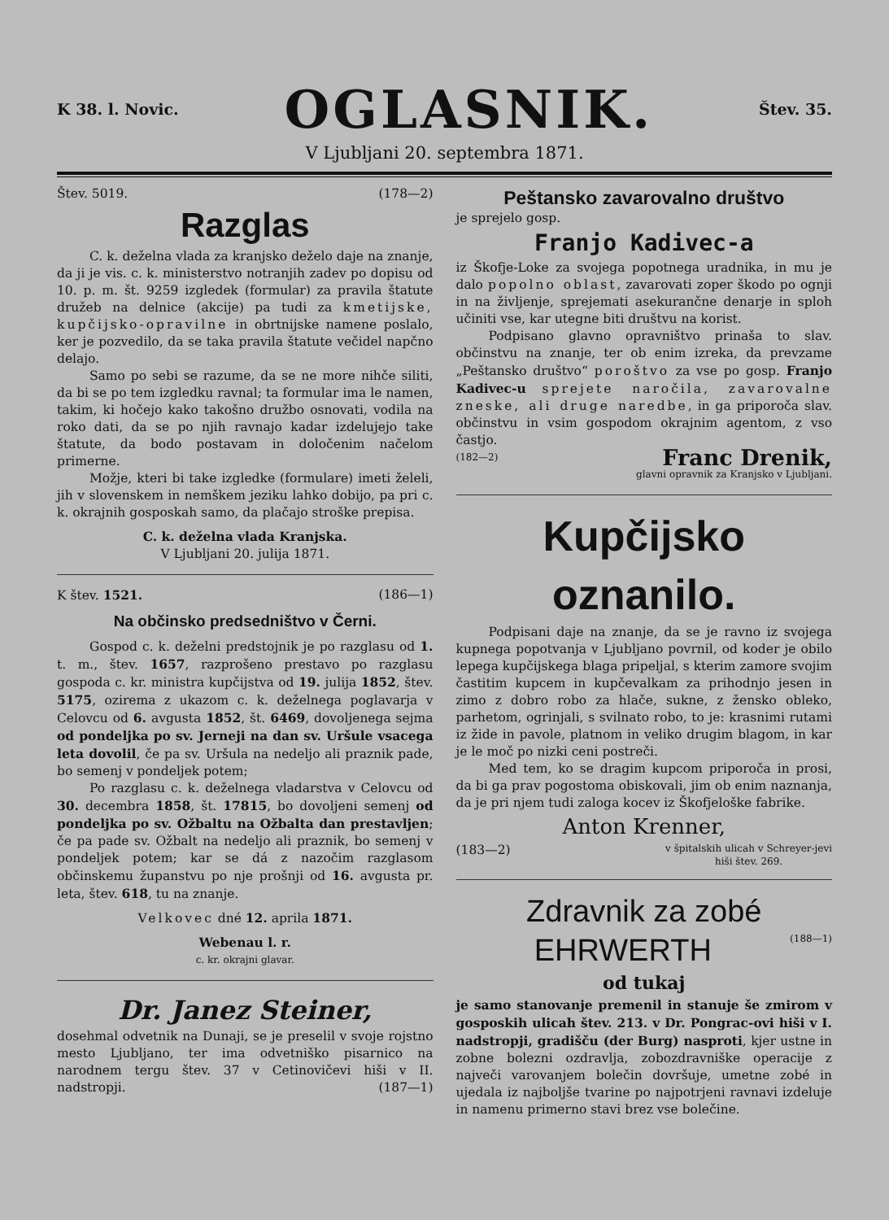K 38. l. Novic.
OGLASNIK.
Štev. 35.
V Ljubljani 20. septembra 1871.
Štev. 5019. (178—2)
Razglas
C. k. deželna vlada za kranjsko deželo daje na znanje, da ji je vis. c. k. ministerstvo notranjih zadev po dopisu od 10. p. m. št. 9259 izgledek (formular) za pravila štatute družeb na delnice (akcije) pa tudi za kmetijske, kupčijsko-opravilne in obrtnijske namene poslalo, ker je pozvedilo, da se taka pravila štatute večidel napčno delajo.
Samo po sebi se razume, da se ne more nihče siliti, da bi se po tem izgledku ravnal; ta formular ima le namen, takim, ki hočejo kako takošno družbo osnovati, vodila na roko dati, da se po njih ravnajo kadar izdelujejo take štatute, da bodo postavam in določenim načelom primerne.
Možje, kteri bi take izgledke (formulare) imeti želeli, jih v slovenskem in nemškem jeziku lahko dobijo, pa pri c. k. okrajnih gosposkah samo, da plačajo stroške prepisa.
C. k. deželna vlada Kranjska.
V Ljubljani 20. julija 1871.
K štev. 1521. (186—1)
Na občinsko predsedništvo v Černi.
Gospod c. k. deželni predstojnik je po razglasu od 1. t. m., štev. 1657, razprošeno prestavo po razglasu gospoda c. kr. ministra kupčijstva od 19. julija 1852, štev. 5175, ozirema z ukazom c. k. deželnega poglavarja v Celovcu od 6. avgusta 1852, št. 6469, dovoljenega sejma od pondeljka po sv. Jerneji na dan sv. Uršule vsacega leta dovolil, če pa sv. Uršula na nedeljo ali praznik pade, bo semenj v pondeljek potem;
Po razglasu c. k. deželnega vladarstva v Celovcu od 30. decembra 1858, št. 17815, bo dovoljeni semenj od pondeljka po sv. Ožbaltu na Ožbalta dan prestavljen; če pa pade sv. Ožbalt na nedeljo ali praznik, bo semenj v pondeljek potem; kar se dá z nazočim razglasom občinskemu županstvu po nje prošnji od 16. avgusta pr. leta, štev. 618, tu na znanje.
Velkovec dné 12. aprila 1871.
Webenau l. r.
c. kr. okrajni glavar.
Dr. Janez Steiner,
dosehmal odvetnik na Dunaji, se je preselil v svoje rojstno mesto Ljubljano, ter ima odvetniško pisarnico na narodnem tergu štev. 37 v Cetinovičevi hiši v II. nadstropji. (187—1)
Peštansko zavarovalno društvo
je sprejelo gosp.
Franjo Kadivec-a
iz Škofje-Loke za svojega popotnega uradnika, in mu je dalo popolno oblast, zavarovati zoper škodo po ognji in na življenje, sprejemati asekurančne denarje in sploh učiniti vse, kar utegne biti društvu na korist.
Podpisano glavno opravništvo prinaša to slav. občinstvu na znanje, ter ob enim izreka, da prevzame „Peštansko društvo“ poroštvo za vse po gosp. Franjo Kadivec-u sprejete naročila, zavarovalne zneske, ali druge naredbe, in ga priporoča slav. občinstvu in vsim gospodom okrajnim agentom, z vso častjo.
(182—2) Franc Drenik,
glavni opravnik za Kranjsko v Ljubljani.
Kupčijsko oznanilo.
Podpisani daje na znanje, da se je ravno iz svojega kupnega popotvanja v Ljubljano povrnil, od koder je obilo lepega kupčijskega blaga pripeljal, s kterim zamore svojim častitim kupcem in kupčevalkam za prihodnjo jesen in zimo z dobro robo za hlače, sukne, z žensko obleko, parhetom, ogrinjali, s svilnato robo, to je: krasnimi rutami iz žide in pavole, platnom in veliko drugim blagom, in kar je le moč po nizki ceni postreči.
Med tem, ko se dragim kupcom priporoča in prosi, da bi ga prav pogostoma obiskovali, jim ob enim naznanja, da je pri njem tudi zaloga kocev iz Škofjeloške fabrike.
Anton Krenner,
(183—2) v špitalskih ulicah v Schreyer-jevi
hiši štev. 269.
Zdravnik za zobé
EHRWERTH (188—1)
od tukaj
je samo stanovanje premenil in stanuje še zmirom v gosposkih ulicah štev. 213. v Dr. Pongrac-ovi hiši v I. nadstropji, gradišču (der Burg) nasproti, kjer ustne in zobne bolezni ozdravlja, zobozdravniške operacije z največi varovanjem bolečin dovršuje, umetne zobé in ujedala iz najboljše tvarine po najpotrjeni ravnavi izdeluje in namenu primerno stavi brez vse bolečine.